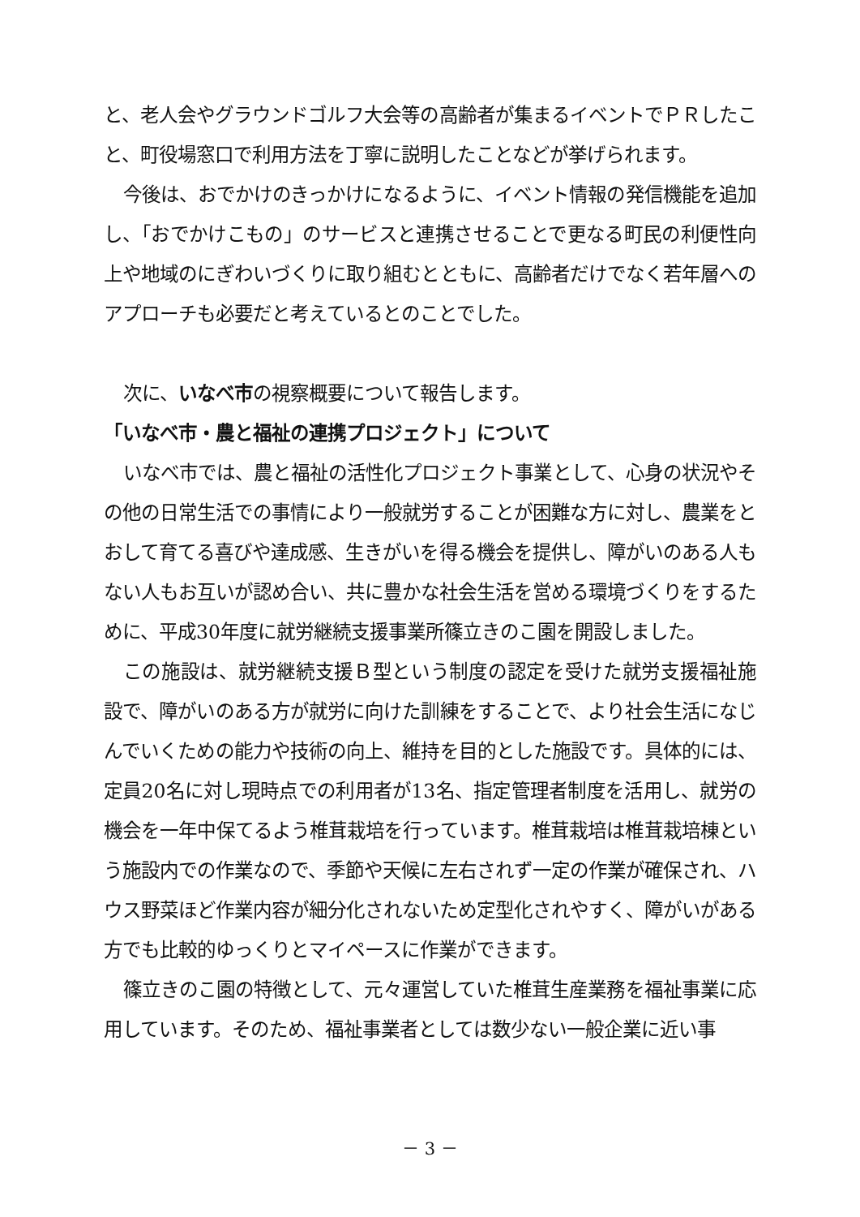と、老人会やグラウンドゴルフ大会等の高齢者が集まるイベントでＰＲしたこと、町役場窓口で利用方法を丁寧に説明したことなどが挙げられます。
今後は、おでかけのきっかけになるように、イベント情報の発信機能を追加し、「おでかけこもの」のサービスと連携させることで更なる町民の利便性向上や地域のにぎわいづくりに取り組むとともに、高齢者だけでなく若年層へのアプローチも必要だと考えているとのことでした。
次に、いなべ市の視察概要について報告します。
「いなべ市・農と福祉の連携プロジェクト」について
いなべ市では、農と福祉の活性化プロジェクト事業として、心身の状況やその他の日常生活での事情により一般就労することが困難な方に対し、農業をとおして育てる喜びや達成感、生きがいを得る機会を提供し、障がいのある人もない人もお互いが認め合い、共に豊かな社会生活を営める環境づくりをするために、平成30年度に就労継続支援事業所篠立きのこ園を開設しました。
この施設は、就労継続支援Ｂ型という制度の認定を受けた就労支援福祉施設で、障がいのある方が就労に向けた訓練をすることで、より社会生活になじんでいくための能力や技術の向上、維持を目的とした施設です。具体的には、定員20名に対し現時点での利用者が13名、指定管理者制度を活用し、就労の機会を一年中保てるよう椎茸栽培を行っています。椎茸栽培は椎茸栽培棟という施設内での作業なので、季節や天候に左右されず一定の作業が確保され、ハウス野菜ほど作業内容が細分化されないため定型化されやすく、障がいがある方でも比較的ゆっくりとマイペースに作業ができます。
篠立きのこ園の特徴として、元々運営していた椎茸生産業務を福祉事業に応用しています。そのため、福祉事業者としては数少ない一般企業に近い事
－ 3 －